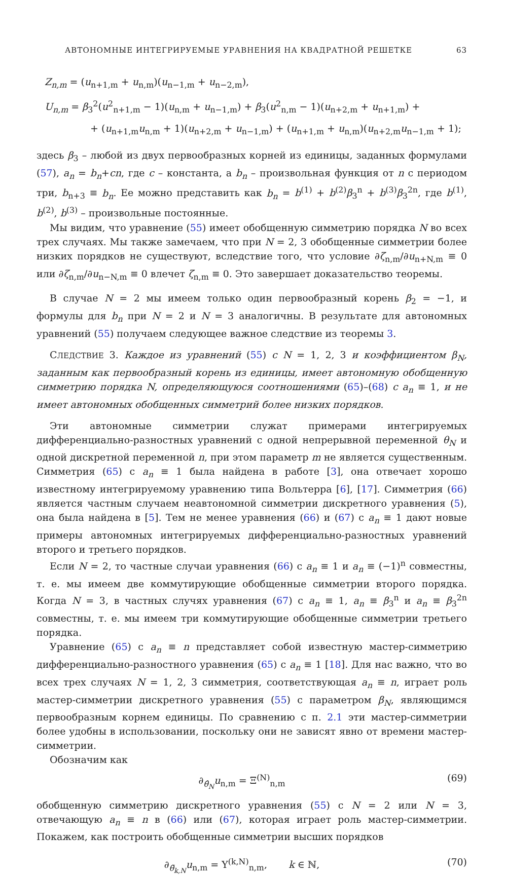АВТОНОМНЫЕ ИНТЕГРИРУЕМЫЕ УРАВНЕНИЯ НА КВАДРАТНОЙ РЕШЕТКЕ 63
Z<sub>n,m</sub> = (u<sub>n+1,m</sub> + u<sub>n,m</sub>)(u<sub>n−1,m</sub> + u<sub>n−2,m</sub>),
U<sub>n,m</sub> = β<sub>3</sub><sup>2</sup>(u<sup>2</sup><sub>n+1,m</sub> − 1)(u<sub>n,m</sub> + u<sub>n−1,m</sub>) + β<sub>3</sub>(u<sup>2</sup><sub>n,m</sub> − 1)(u<sub>n+2,m</sub> + u<sub>n+1,m</sub>) +
+ (u<sub>n+1,m</sub>u<sub>n,m</sub> + 1)(u<sub>n+2,m</sub> + u<sub>n−1,m</sub>) + (u<sub>n+1,m</sub> + u<sub>n,m</sub>)(u<sub>n+2,m</sub>u<sub>n−1,m</sub> + 1);
здесь β<sub>3</sub> – любой из двух первообразных корней из единицы, заданных формулами (57), a<sub>n</sub> = b<sub>n</sub>+cn, где c – константа, а b<sub>n</sub> – произвольная функция от n с периодом три, b<sub>n+3</sub> ≡ b<sub>n</sub>. Ее можно представить как b<sub>n</sub> = b<sup>(1)</sup> + b<sup>(2)</sup>β<sub>3</sub><sup>n</sup> + b<sup>(3)</sup>β<sub>3</sub><sup>2n</sup>, где b<sup>(1)</sup>, b<sup>(2)</sup>, b<sup>(3)</sup> – произвольные постоянные.
Мы видим, что уравнение (55) имеет обобщенную симметрию порядка N во всех трех случаях. Мы также замечаем, что при N = 2, 3 обобщенные симметрии более низких порядков не существуют, вследствие того, что условие ∂ζ<sub>n,m</sub>/∂u<sub>n+N,m</sub> ≡ 0 или ∂ζ<sub>n,m</sub>/∂u<sub>n−N,m</sub> ≡ 0 влечет ζ<sub>n,m</sub> ≡ 0. Это завершает доказательство теоремы.
В случае N = 2 мы имеем только один первообразный корень β<sub>2</sub> = −1, и формулы для b<sub>n</sub> при N = 2 и N = 3 аналогичны. В результате для автономных уравнений (55) получаем следующее важное следствие из теоремы 3.
СЛЕДСТВИЕ 3. Каждое из уравнений (55) с N = 1, 2, 3 и коэффициентом β<sub>N</sub>, заданным как первообразный корень из единицы, имеет автономную обобщенную симметрию порядка N, определяющуюся соотношениями (65)–(68) с a<sub>n</sub> ≡ 1, и не имеет автономных обобщенных симметрий более низких порядков.
Эти автономные симметрии служат примерами интегрируемых дифференциально-разностных уравнений с одной непрерывной переменной θ<sub>N</sub> и одной дискретной переменной n, при этом параметр m не является существенным. Симметрия (65) с a<sub>n</sub> ≡ 1 была найдена в работе [3], она отвечает хорошо известному интегрируемому уравнению типа Вольтерра [6], [17]. Симметрия (66) является частным случаем неавтономной симметрии дискретного уравнения (5), она была найдена в [5]. Тем не менее уравнения (66) и (67) с a<sub>n</sub> ≡ 1 дают новые примеры автономных интегрируемых дифференциально-разностных уравнений второго и третьего порядков.
Если N = 2, то частные случаи уравнения (66) с a<sub>n</sub> ≡ 1 и a<sub>n</sub> ≡ (−1)<sup>n</sup> совместны, т. е. мы имеем две коммутирующие обобщенные симметрии второго порядка. Когда N = 3, в частных случях уравнения (67) с a<sub>n</sub> ≡ 1, a<sub>n</sub> ≡ β<sub>3</sub><sup>n</sup> и a<sub>n</sub> ≡ β<sub>3</sub><sup>2n</sup> совместны, т. е. мы имеем три коммутирующие обобщенные симметрии третьего порядка.
Уравнение (65) с a<sub>n</sub> ≡ n представляет собой известную мастер-симметрию дифференциально-разностного уравнения (65) с a<sub>n</sub> ≡ 1 [18]. Для нас важно, что во всех трех случаях N = 1, 2, 3 симметрия, соответствующая a<sub>n</sub> ≡ n, играет роль мастер-симметрии дискретного уравнения (55) с параметром β<sub>N</sub>, являющимся первообразным корнем единицы. По сравнению с п. 2.1 эти мастер-симметрии более удобны в использовании, поскольку они не зависят явно от времени мастер-симметрии.
Обозначим как
∂<sub>θ̂<sub>N</sub></sub>u<sub>n,m</sub> = Ξ<sup>(N)</sup><sub>n,m</sub> (69)
обобщенную симметрию дискретного уравнения (55) с N = 2 или N = 3, отвечающую a<sub>n</sub> ≡ n в (66) или (67), которая играет роль мастер-симметрии. Покажем, как построить обобщенные симметрии высших порядков
∂<sub>θ̃<sub>k,N</sub></sub>u<sub>n,m</sub> = Υ<sup>(k,N)</sup><sub>n,m</sub>, k ∈ ℕ, (70)